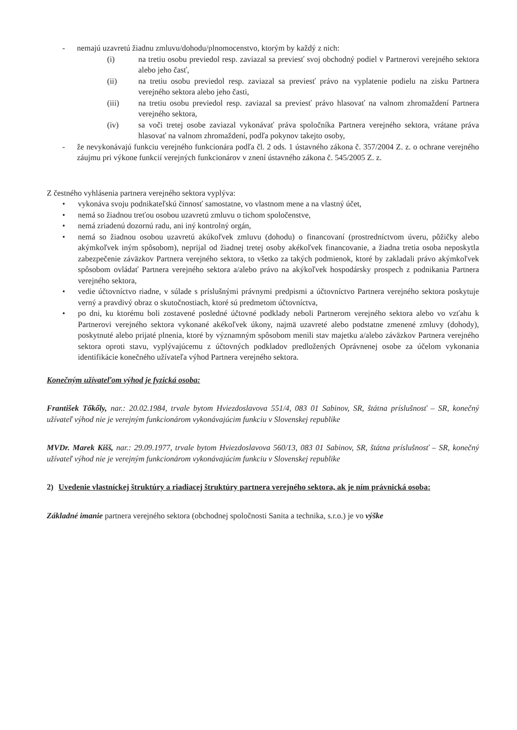- nemajú uzavretú žiadnu zmluvu/dohodu/plnomocenstvo, ktorým by každý z nich:
(i) na tretiu osobu previedol resp. zaviazal sa previesť svoj obchodný podiel v Partnerovi verejného sektora alebo jeho časť,
(ii) na tretiu osobu previedol resp. zaviazal sa previesť právo na vyplatenie podielu na zisku Partnera verejného sektora alebo jeho časti,
(iii) na tretiu osobu previedol resp. zaviazal sa previesť právo hlasovať na valnom zhromaždení Partnera verejného sektora,
(iv) sa voči tretej osobe zaviazal vykonávať práva spoločníka Partnera verejného sektora, vrátane práva hlasovať na valnom zhromaždení, podľa pokynov takejto osoby,
- že nevykonávajú funkciu verejného funkcionára podľa čl. 2 ods. 1 ústavného zákona č. 357/2004 Z. z. o ochrane verejného záujmu pri výkone funkcií verejných funkcionárov v znení ústavného zákona č. 545/2005 Z. z.
Z čestného vyhlásenia partnera verejného sektora vyplýva:
• vykonáva svoju podnikateľskú činnosť samostatne, vo vlastnom mene a na vlastný účet,
• nemá so žiadnou treťou osobou uzavretú zmluvu o tichom spoločenstve,
• nemá zriadenú dozornú radu, ani iný kontrolný orgán,
• nemá so žiadnou osobou uzavretú akúkoľvek zmluvu (dohodu) o financovaní (prostredníctvom úveru, pôžičky alebo akýmkoľvek iným spôsobom), neprijal od žiadnej tretej osoby akékoľvek financovanie, a žiadna tretia osoba neposkytla zabezpečenie záväzkov Partnera verejného sektora, to všetko za takých podmienok, ktoré by zakladali právo akýmkoľvek spôsobom ovládať Partnera verejného sektora a/alebo právo na akýkoľvek hospodársky prospech z podnikania Partnera verejného sektora,
• vedie účtovníctvo riadne, v súlade s príslušnými právnymi predpismi a účtovníctvo Partnera verejného sektora poskytuje verný a pravdivý obraz o skutočnostiach, ktoré sú predmetom účtovníctva,
• po dni, ku ktorému boli zostavené posledné účtovné podklady neboli Partnerom verejného sektora alebo vo vzťahu k Partnerovi verejného sektora vykonané akékoľvek úkony, najmä uzavreté alebo podstatne zmenené zmluvy (dohody), poskytnuté alebo prijaté plnenia, ktoré by významným spôsobom menili stav majetku a/alebo záväzkov Partnera verejného sektora oproti stavu, vyplývajúcemu z účtovných podkladov predložených Oprávnenej osobe za účelom vykonania identifikácie konečného užívateľa výhod Partnera verejného sektora.
Konečným užívateľom výhod je fyzická osoba:
František Tőkőly, nar.: 20.02.1984, trvale bytom Hviezdoslavova 551/4, 083 01 Sabinov, SR, štátna príslušnosť – SR, konečný užívateľ výhod nie je verejným funkcionárom vykonávajúcim funkciu v Slovenskej republike
MVDr. Marek Kišš, nar.: 29.09.1977, trvale bytom Hviezdoslavova 560/13, 083 01 Sabinov, SR, štátna príslušnosť – SR, konečný užívateľ výhod nie je verejným funkcionárom vykonávajúcim funkciu v Slovenskej republike
2) Uvedenie vlastníckej štruktúry a riadiacej štruktúry partnera verejného sektora, ak je ním právnická osoba:
Základné imanie partnera verejného sektora (obchodnej spoločnosti Sanita a technika, s.r.o.) je vo výške